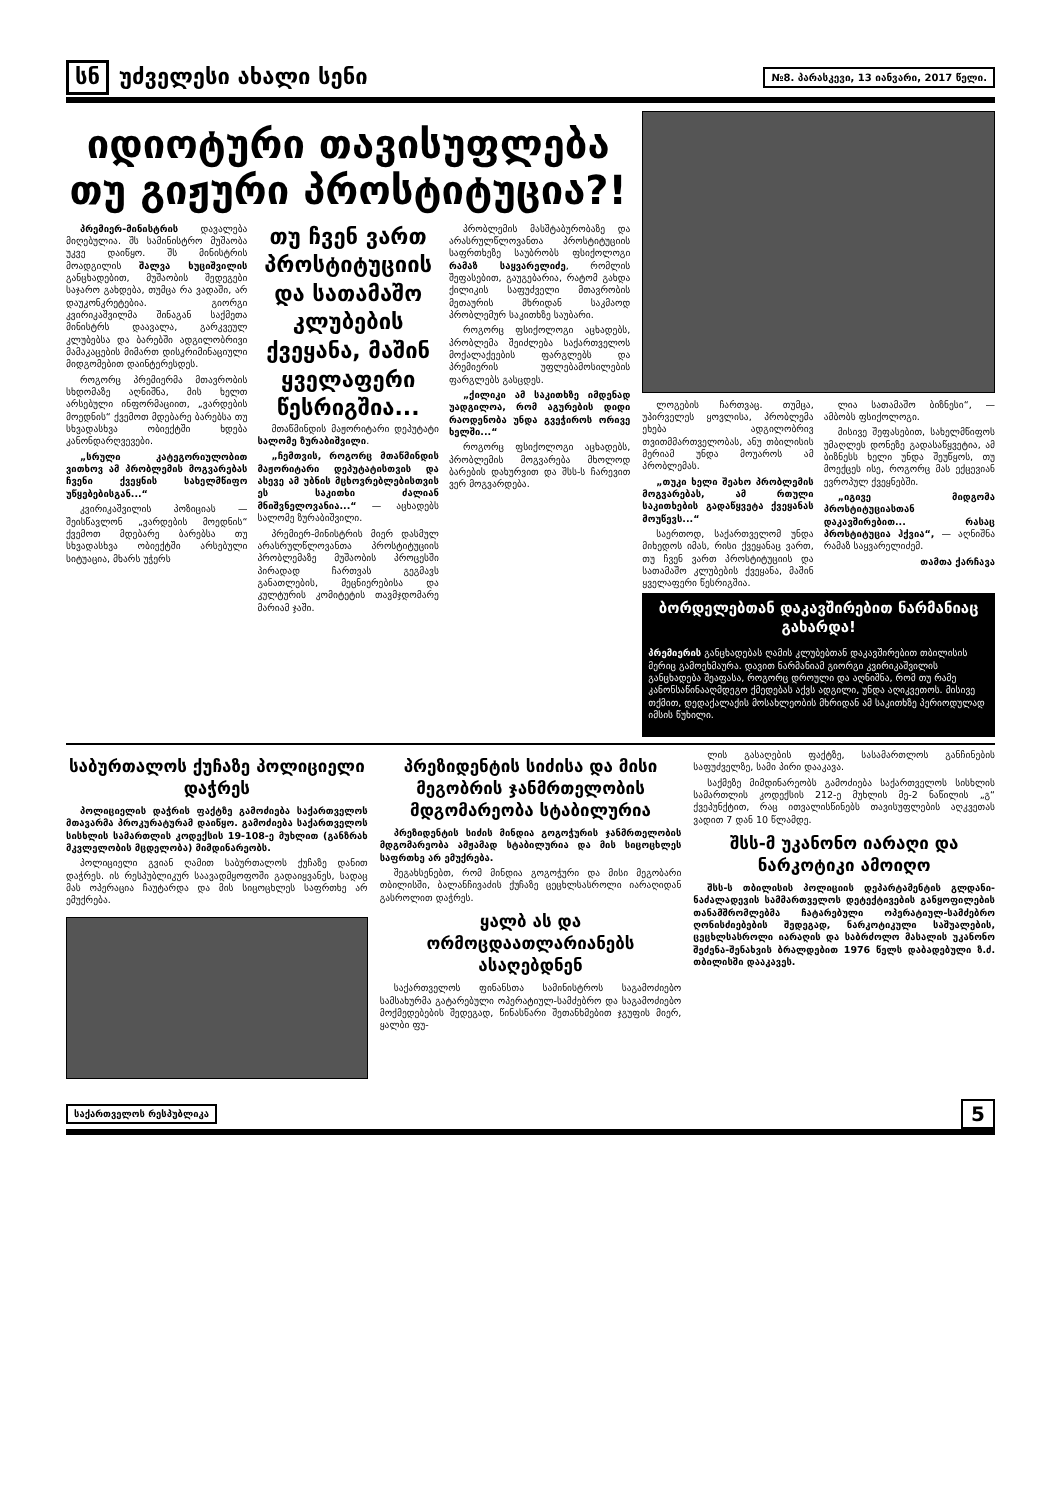სნ უძველესი ახალი სენი №8. პარასკევი, 13 იანვარი, 2017 წელი.
იდიოტური თავისუფლება თუ გიჟური პროსტიტუცია?!
პრემიერ-მინისტრის დავალება მიღებულია. შს სამინისტრო მუშაობა უკვე დაიწყო. შს მინისტრის მოადგილის შალვა ხუციშვილის განცხადებით, მუშაობის შედეგები საჯარო გახდება, თუმცა რა ვადაში, არ დაუკონკრეტებია. გიორგი კვირიკაშვილმა შინაგან საქმეთა მინისტრს დაავალა, გარკვეულ კლუბებსა და ბარებში ადგილობრივი მამაკაცების მიმართ დისკრიმინაციული მიდგომებით დაინტერესდეს.
როგორც პრემიერმა მთავრობის სხდომაზე აღნიშნა, მის ხელთ არსებული ინფორმაციით, „ვარდების მოედნის“ ქვემოთ მდებარე ბარებსა თუ სხვადასხვა ობიექტში ხდება კანონდარღვევები.
„სრული კატეგორიულობით ვითხოვ ამ პრობლემის მოგვარებას ჩვენი ქვეყნის სახელმწიფო უწყებებისგან...“
კვირიკაშვილის პოზიციას — შეისწავლონ „ვარდების მოედნის“ ქვემოთ მდებარე ბარებსა თუ სხვადასხვა ობიექტში არსებული სიტუაცია, მხარს უჭერს
თუ ჩვენ ვართ პროსტიტუციის და სათამაშო კლუბების ქვეყანა, მაშინ ყველაფერი წესრიგშია...
მთაწმინდის მაჟორიტარი დეპუტატი სალომე ზურაბიშვილი.
„ჩემთვის, როგორც მთაწმინდის მაჟორიტარი დეპუტატისთვის და ასევე ამ უბნის მცხოვრებლებისთვის ეს საკითხი ძალიან მნიშვნელოვანია...“ — აცხადებს სალომე ზურაბიშვილი.
პრემიერ-მინისტრის მიერ დასმულ არასრულწლოვანთა პროსტიტუციის პრობლემაზე მუშაობის პროცესში პირადად ჩართვას გეგმავს განათლების, მეცნიერებისა და კულტურის კომიტეტის თავმჯდომარე მარიამ ჯაში.
პრობლემის მასშტაბურობაზე და არასრულწლოვანთა პროსტიტუციის საფრთხეზე საუბრობს ფსიქოლოგი რამაზ საყვარელიძე, რომლის შეფასებით, გაუგებარია, რატომ გახდა ქილიკის საფუძველი მთავრობის მეთაურის მხრიდან საკმაოდ პრობლემურ საკითხზე საუბარი.
როგორც ფსიქოლოგი აცხადებს, პრობლემა შეიძლება საქართველოს მოქალაქეების ფარგლებს და პრემიერის უფლებამოსილების ფარგლებს გასცდეს.
„ქილიკი ამ საკითხზე იმდენად უადგილოა, რომ აგურების დიდი რაოდენობა უნდა გვეჭიროს ორივე ხელში...“
როგორც ფსიქოლოგი აცხადებს, პრობლემის მოგვარება მხოლოდ ბარების დახურვით და შსს-ს ჩარევით ვერ მოგვარდება.
ლოგების ჩართვაც. თუმცა, უპირველეს ყოვლისა, პრობლემა ეხება ადგილობრივ თვითმმართველობას, ანუ თბილისის მერიამ უნდა მოუაროს ამ პრობლემას.
„თუკი ხელი შეახო პრობლემის მოგვარებას, ამ რთული საკითხების გადაწყვეტა ქვეყანას მოუწევს...“
საერთოდ, საქართველომ უნდა მიხედოს იმას, რისი ქვეყანაც ვართ, თუ ჩვენ ვართ პროსტიტუციის და სათამაშო კლუბების ქვეყანა, მაშინ ყველაფერი წესრიგშია.
ლია სათამაშო ბიზნესი“, — ამბობს ფსიქოლოგი.
მისივე შეფასებით, სახელმწიფოს უმაღლეს დონეზე გადასაწყვეტია, ამ ბიზნესს ხელი უნდა შეუწყოს, თუ მოექცეს ისე, როგორც მას ექცევიან ევროპულ ქვეყნებში.
„იგივე მიდგომა პროსტიტუციასთან დაკავშირებით... რასაც პროსტიტუცია ჰქვია“, — აღნიშნა რამაზ საყვარელიძემ.
თამთა ქარჩავა
ბორდელებთან დაკავშირებით ნარმანიაც გახარდა!
პრემიერის განცხადებას ღამის კლუბებთან დაკავშირებით თბილისის მერიც გამოეხმაურა. დავით ნარმანიამ გიორგი კვირიკაშვილის განცხადება შეაფასა, როგორც დროული და აღნიშნა, რომ თუ რამე კანონსაწინააღმდეგო ქმედებას აქვს ადგილი, უნდა აღიკვეთოს. მისივე თქმით, დედაქალაქის მოსახლეობის მხრიდან ამ საკითხზე პერიოდულად იმსის წუხილი.
საბურთალოს ქუჩაზე პოლიციელი დაჭრეს
პოლიციელის დაჭრის ფაქტზე გამოძიება საქართველოს მთავარმა პროკურატურამ დაიწყო. გამოძიება საქართველოს სისხლის სამართლის კოდექსის 19-108-ე მუხლით (განზრახ მკვლელობის მცდელობა) მიმდინარეობს.
პოლიციელი გვიან ღამით საბურთალოს ქუჩაზე დანით დაჭრეს. ის რესპუბლიკურ საავადმყოფოში გადაიყვანეს, სადაც მას ოპერაცია ჩაუტარდა და მის სიცოცხლეს საფრთხე არ ემუქრება.
პრეზიდენტის სიძისა და მისი მეგობრის ჯანმრთელობის მდგომარეობა სტაბილურია
პრეზიდენტის სიძის მინდია გოგოჭურის ჯანმრთელობის მდგომარეობა ამჟამად სტაბილურია და მის სიცოცხლეს საფრთხე არ ემუქრება.
შეგახსენებთ, რომ მინდია გოგოჭური და მისი მეგობარი თბილისში, ბალანჩივაძის ქუჩაზე ცეცხლსასროლი იარაღიდან გასროლით დაჭრეს.
ყალბ ას და ორმოცდაათლარიანებს ასაღებდნენ
საქართველოს ფინანსთა სამინისტროს საგამოძიებო სამსახურმა გატარებული ოპერატიულ-სამძებრო და საგამოძიებო მოქმედებების შედეგად, წინასწარი შეთანხმებით ჯგუფის მიერ, ყალბი ფუ-
ლის გასაღების ფაქტზე, სასამართლოს განჩინების საფუძველზე, სამი პირი დააკავა.
საქმეზე მიმდინარეობს გამოძიება საქართველოს სისხლის სამართლის კოდექსის 212-ე მუხლის მე-2 ნაწილის „გ“ ქვეპუნქტით, რაც ითვალისწინებს თავისუფლების აღკვეთას ვადით 7 დან 10 წლამდე.
შსს-მ უკანონო იარაღი და ნარკოტიკი ამოიღო
შსს-ს თბილისის პოლიციის დეპარტამენტის გლდანი-ნაძალადევის სამმართველოს დეტექტივების განყოფილების თანამშრომლებმა ჩატარებული ოპერატიულ-სამძებრო ღონისძიებების შედეგად, ნარკოტიკული საშუალების, ცეცხლსასროლი იარაღის და საბრძოლო მასალის უკანონო შეძენა-შენახვის ბრალდებით 1976 წელს დაბადებული ზ.ძ. თბილისში დააკავეს.
საქართველოს რესპუბლიკა 5